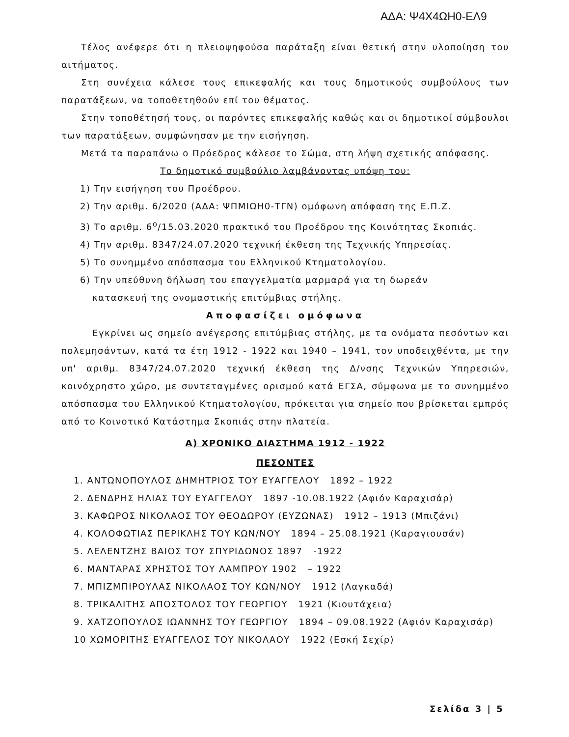ΑΔΑ: Ψ4Χ4ΩΗ0-ΕΛ9
Τέλος ανέφερε ότι η πλειοψηφούσα παράταξη είναι θετική στην υλοποίηση του αιτήματος.
Στη συνέχεια κάλεσε τους επικεφαλής και τους δημοτικούς συμβούλους των παρατάξεων, να τοποθετηθούν επί του θέματος.
Στην τοποθέτησή τους, οι παρόντες επικεφαλής καθώς και οι δημοτικοί σύμβουλοι των παρατάξεων, συμφώνησαν με την εισήγηση.
Μετά τα παραπάνω ο Πρόεδρος κάλεσε το Σώμα, στη λήψη σχετικής απόφασης.
Το δημοτικό συμβούλιο λαμβάνοντας υπόψη του:
1) Την εισήγηση του Προέδρου.
2) Την αριθμ. 6/2020 (ΑΔΑ: ΨΠΜΙΩΗ0-ΤΓΝ) ομόφωνη απόφαση της Ε.Π.Ζ.
3) Το αριθμ. 6<sup>ο</sup>/15.03.2020 πρακτικό του Προέδρου της Κοινότητας Σκοπιάς.
4) Την αριθμ. 8347/24.07.2020 τεχνική έκθεση της Τεχνικής Υπηρεσίας.
5) Το συνημμένο απόσπασμα του Ελληνικού Κτηματολογίου.
6) Την υπεύθυνη δήλωση του επαγγελματία μαρμαρά για τη δωρεάν
κατασκευή της ονομαστικής επιτύμβιας στήλης.
Αποφασίζει ομόφωνα
Εγκρίνει ως σημείο ανέγερσης επιτύμβιας στήλης, με τα ονόματα πεσόντων και πολεμησάντων, κατά τα έτη 1912 - 1922 και 1940 – 1941, τον υποδειχθέντα, με την υπ' αριθμ. 8347/24.07.2020 τεχνική έκθεση της Δ/νσης Τεχνικών Υπηρεσιών, κοινόχρηστο χώρο, με συντεταγμένες ορισμού κατά ΕΓΣΑ, σύμφωνα με το συνημμένο απόσπασμα του Ελληνικού Κτηματολογίου, πρόκειται για σημείο που βρίσκεται εμπρός από το Κοινοτικό Κατάστημα Σκοπιάς στην πλατεία.
Α) ΧΡΟΝΙΚΟ ΔΙΑΣΤΗΜΑ 1912 - 1922
ΠΕΣΟΝΤΕΣ
1. ΑΝΤΩΝΟΠΟΥΛΟΣ ΔΗΜΗΤΡΙΟΣ ΤΟΥ ΕΥΑΓΓΕΛΟΥ 1892 – 1922
2. ΔΕΝΔΡΗΣ ΗΛΙΑΣ ΤΟΥ ΕΥΑΓΓΕΛΟΥ 1897 -10.08.1922 (Αφιόν Καραχισάρ)
3. ΚΑΦΩΡΟΣ ΝΙΚΟΛΑΟΣ ΤΟΥ ΘΕΟΔΩΡΟΥ (ΕΥΖΩΝΑΣ) 1912 – 1913 (Μπιζάνι)
4. ΚΟΛΟΦΩΤΙΑΣ ΠΕΡΙΚΛΗΣ ΤΟΥ ΚΩΝ/ΝΟΥ 1894 – 25.08.1921 (Καραγιουσάν)
5. ΛΕΛΕΝΤΖΗΣ ΒΑΙΟΣ ΤΟΥ ΣΠΥΡΙΔΩΝΟΣ 1897 -1922
6. ΜΑΝΤΑΡΑΣ ΧΡΗΣΤΟΣ ΤΟΥ ΛΑΜΠΡΟΥ 1902 – 1922
7. ΜΠΙΖΜΠΙΡΟΥΛΑΣ ΝΙΚΟΛΑΟΣ ΤΟΥ ΚΩΝ/ΝΟΥ 1912 (Λαγκαδά)
8. ΤΡΙΚΑΛΙΤΗΣ ΑΠΟΣΤΟΛΟΣ ΤΟΥ ΓΕΩΡΓΙΟΥ 1921 (Κιουτάχεια)
9. ΧΑΤΖΟΠΟΥΛΟΣ ΙΩΑΝΝΗΣ ΤΟΥ ΓΕΩΡΓΙΟΥ 1894 – 09.08.1922 (Αφιόν Καραχισάρ)
10 ΧΩΜΟΡΙΤΗΣ ΕΥΑΓΓΕΛΟΣ ΤΟΥ ΝΙΚΟΛΑΟΥ 1922 (Εσκή Σεχίρ)
Σελίδα 3 | 5